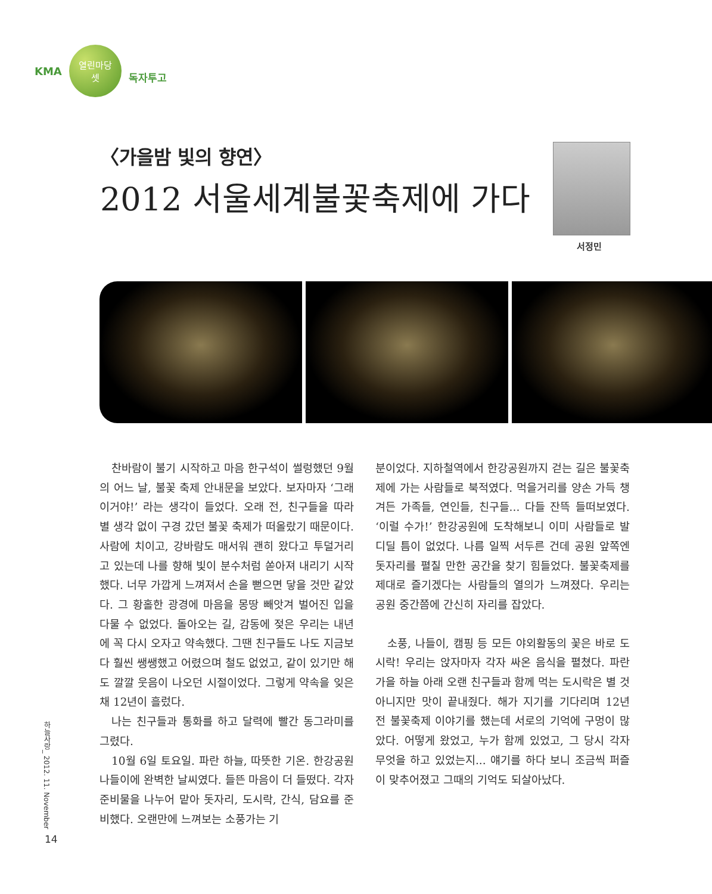KMA
열린마당
셋
독자투고
〈가을밤 빛의 향연〉
2012 서울세계불꽃축제에 가다
서정민
찬바람이 불기 시작하고 마음 한구석이 썰렁했던 9월의 어느 날, 불꽃 축제 안내문을 보았다. 보자마자 ‘그래 이거야!’ 라는 생각이 들었다. 오래 전, 친구들을 따라 별 생각 없이 구경 갔던 불꽃 축제가 떠올랐기 때문이다. 사람에 치이고, 강바람도 매서워 괜히 왔다고 투덜거리고 있는데 나를 향해 빛이 분수처럼 쏟아져 내리기 시작했다. 너무 가깝게 느껴져서 손을 뻗으면 닿을 것만 같았다. 그 황홀한 광경에 마음을 몽땅 빼앗겨 벌어진 입을 다물 수 없었다. 돌아오는 길, 감동에 젖은 우리는 내년에 꼭 다시 오자고 약속했다. 그땐 친구들도 나도 지금보다 훨씬 쌩쌩했고 어렸으며 철도 없었고, 같이 있기만 해도 깔깔 웃음이 나오던 시절이었다. 그렇게 약속을 잊은 채 12년이 흘렀다.
나는 친구들과 통화를 하고 달력에 빨간 동그라미를 그렸다.
10월 6일 토요일. 파란 하늘, 따뜻한 기온. 한강공원 나들이에 완벽한 날씨였다. 들뜬 마음이 더 들떴다. 각자 준비물을 나누어 맡아 돗자리, 도시락, 간식, 담요를 준비했다. 오랜만에 느껴보는 소풍가는 기
분이었다. 지하철역에서 한강공원까지 걷는 길은 불꽃축제에 가는 사람들로 북적였다. 먹을거리를 양손 가득 챙겨든 가족들, 연인들, 친구들... 다들 잔뜩 들떠보였다. ‘이럴 수가!’ 한강공원에 도착해보니 이미 사람들로 발 디딜 틈이 없었다. 나름 일찍 서두른 건데 공원 앞쪽엔 돗자리를 펼칠 만한 공간을 찾기 힘들었다. 불꽃축제를 제대로 즐기겠다는 사람들의 열의가 느껴졌다. 우리는 공원 중간쯤에 간신히 자리를 잡았다.
소풍, 나들이, 캠핑 등 모든 야외활동의 꽃은 바로 도시락! 우리는 앉자마자 각자 싸온 음식을 펼쳤다. 파란 가을 하늘 아래 오랜 친구들과 함께 먹는 도시락은 별 것 아니지만 맛이 끝내줬다. 해가 지기를 기다리며 12년 전 불꽃축제 이야기를 했는데 서로의 기억에 구멍이 많았다. 어떻게 왔었고, 누가 함께 있었고, 그 당시 각자 무엇을 하고 있었는지... 얘기를 하다 보니 조금씩 퍼즐이 맞추어졌고 그때의 기억도 되살아났다.
하늘사랑_ 2012. 11. November
14